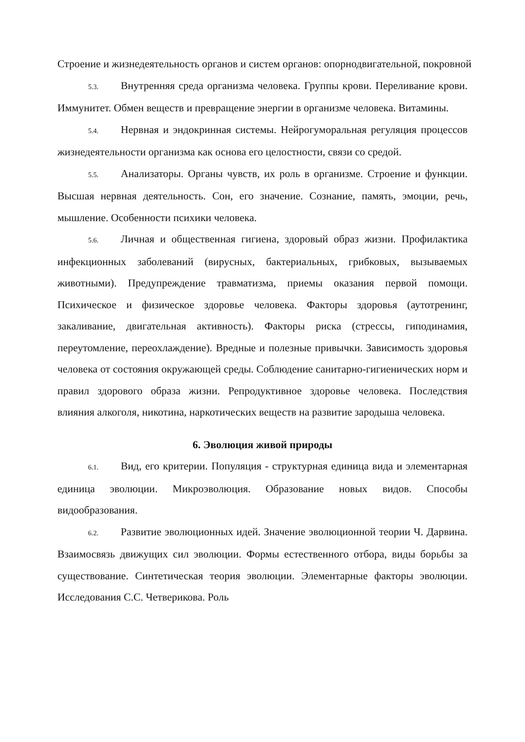Строение и жизнедеятельность органов и систем органов: опорнодвигательной, покровной
5.3. Внутренняя среда организма человека. Группы крови. Переливание крови. Иммунитет. Обмен веществ и превращение энергии в организме человека. Витамины.
5.4. Нервная и эндокринная системы. Нейрогуморальная регуляция процессов жизнедеятельности организма как основа его целостности, связи со средой.
5.5. Анализаторы. Органы чувств, их роль в организме. Строение и функции. Высшая нервная деятельность. Сон, его значение. Сознание, память, эмоции, речь, мышление. Особенности психики человека.
5.6. Личная и общественная гигиена, здоровый образ жизни. Профилактика инфекционных заболеваний (вирусных, бактериальных, грибковых, вызываемых животными). Предупреждение травматизма, приемы оказания первой помощи. Психическое и физическое здоровье человека. Факторы здоровья (аутотренинг, закаливание, двигательная активность). Факторы риска (стрессы, гиподинамия, переутомление, переохлаждение). Вредные и полезные привычки. Зависимость здоровья человека от состояния окружающей среды. Соблюдение санитарно-гигиенических норм и правил здорового образа жизни. Репродуктивное здоровье человека. Последствия влияния алкоголя, никотина, наркотических веществ на развитие зародыша человека.
6. Эволюция живой природы
6.1. Вид, его критерии. Популяция - структурная единица вида и элементарная единица эволюции. Микроэволюция. Образование новых видов. Способы видообразования.
6.2. Развитие эволюционных идей. Значение эволюционной теории Ч. Дарвина. Взаимосвязь движущих сил эволюции. Формы естественного отбора, виды борьбы за существование. Синтетическая теория эволюции. Элементарные факторы эволюции. Исследования С.С. Четверикова. Роль